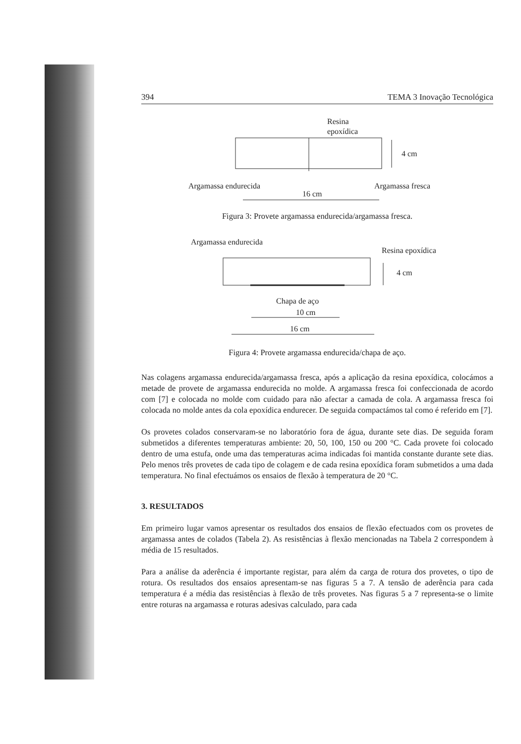394 TEMA 3 Inovação Tecnológica
Resina
epoxídica
4 cm
Argamassa endurecida
Argamassa fresca
16 cm
Figura 3: Provete argamassa endurecida/argamassa fresca.
Argamassa endurecida
Resina epoxídica
4 cm
Chapa de aço
10 cm
16 cm
Figura 4: Provete argamassa endurecida/chapa de aço.
Nas colagens argamassa endurecida/argamassa fresca, após a aplicação da resina epoxídica, colocámos a metade de provete de argamassa endurecida no molde. A argamassa fresca foi confeccionada de acordo com [7] e colocada no molde com cuidado para não afectar a camada de cola. A argamassa fresca foi colocada no molde antes da cola epoxídica endurecer. De seguida compactámos tal como é referido em [7].
Os provetes colados conservaram-se no laboratório fora de água, durante sete dias. De seguida foram submetidos a diferentes temperaturas ambiente: 20, 50, 100, 150 ou 200 °C. Cada provete foi colocado dentro de uma estufa, onde uma das temperaturas acima indicadas foi mantida constante durante sete dias. Pelo menos três provetes de cada tipo de colagem e de cada resina epoxídica foram submetidos a uma dada temperatura. No final efectuámos os ensaios de flexão à temperatura de 20 °C.
3. RESULTADOS
Em primeiro lugar vamos apresentar os resultados dos ensaios de flexão efectuados com os provetes de argamassa antes de colados (Tabela 2). As resistências à flexão mencionadas na Tabela 2 correspondem à média de 15 resultados.
Para a análise da aderência é importante registar, para além da carga de rotura dos provetes, o tipo de rotura. Os resultados dos ensaios apresentam-se nas figuras 5 a 7. A tensão de aderência para cada temperatura é a média das resistências à flexão de três provetes. Nas figuras 5 a 7 representa-se o limite entre roturas na argamassa e roturas adesivas calculado, para cada